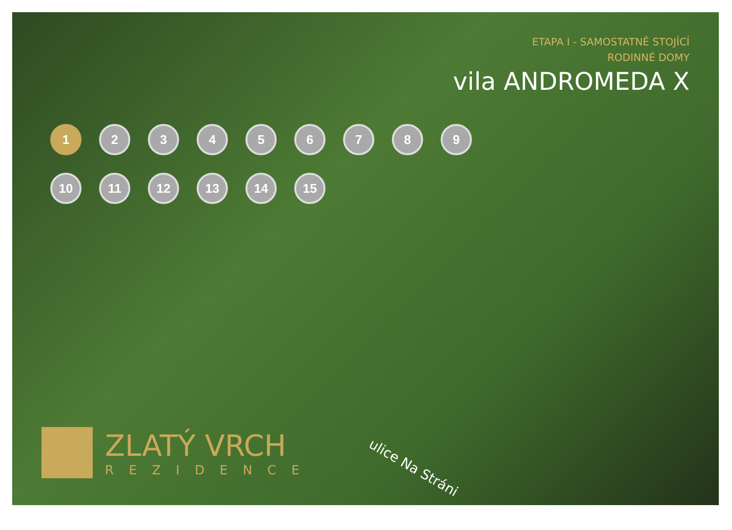ETAPA I - SAMOSTATNĚ STOJÍCÍ
RODINNÉ DOMY
vila ANDROMEDA X
1 23456789 10 11 12 13 14 15
ZLATÝ VRCH
REZIDENCE
ulice Na Stráni